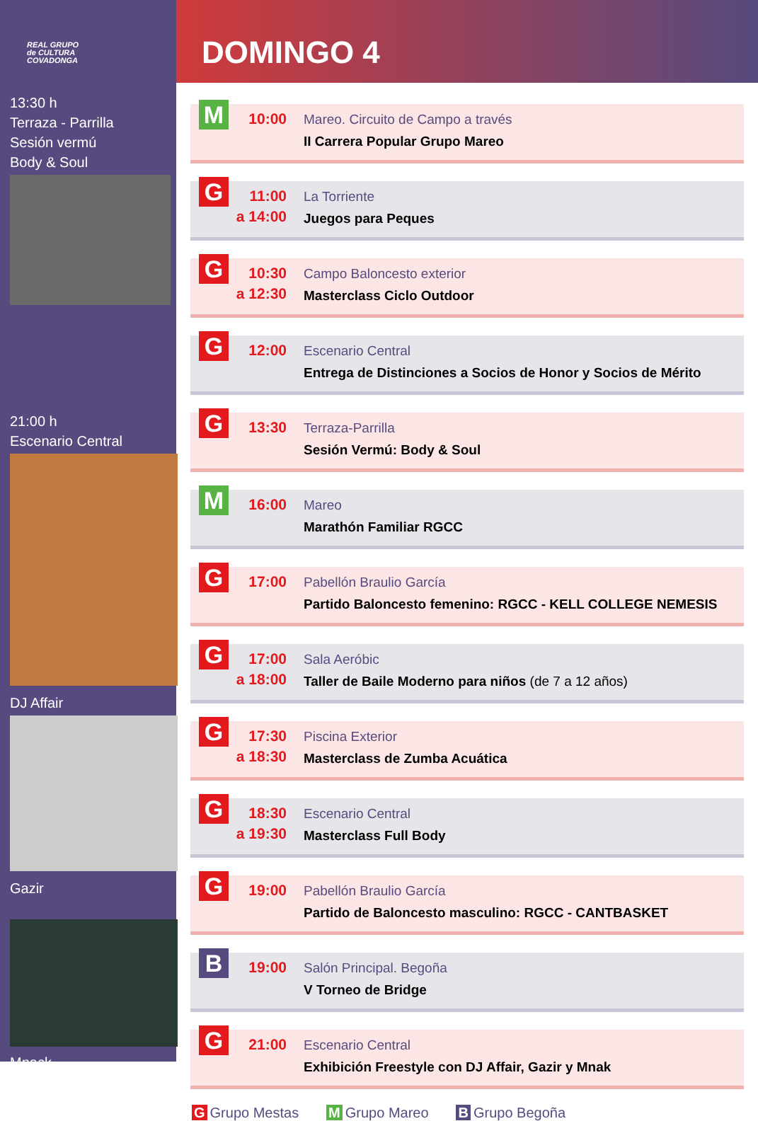REAL GRUPO
de CULTURA
COVADONGA
13:30 h
Terraza - Parrilla
Sesión vermú
Body & Soul
21:00 h
Escenario Central
DJ Affair
Gazir
Mnack
DOMINGO 4
M
10:00
Mareo. Circuito de Campo a través
II Carrera Popular Grupo Mareo
G
11:00
a 14:00
La Torriente
Juegos para Peques
G
10:30
a 12:30
Campo Baloncesto exterior
Masterclass Ciclo Outdoor
G
12:00
Escenario Central
Entrega de Distinciones a Socios de Honor y Socios de Mérito
G
13:30
Terraza-Parrilla
Sesión Vermú: Body & Soul
M
16:00
Mareo
Marathón Familiar RGCC
G
17:00
Pabellón Braulio García
Partido Baloncesto femenino: RGCC - KELL COLLEGE NEMESIS
G
17:00
a 18:00
Sala Aeróbic
Taller de Baile Moderno para niños (de 7 a 12 años)
G
17:30
a 18:30
Piscina Exterior
Masterclass de Zumba Acuática
G
18:30
a 19:30
Escenario Central
Masterclass Full Body
G
19:00
Pabellón Braulio García
Partido de Baloncesto masculino: RGCC - CANTBASKET
B
19:00
Salón Principal. Begoña
V Torneo de Bridge
G
21:00
Escenario Central
Exhibición Freestyle con DJ Affair, Gazir y Mnak
G Grupo Mestas M Grupo Mareo B Grupo Begoña